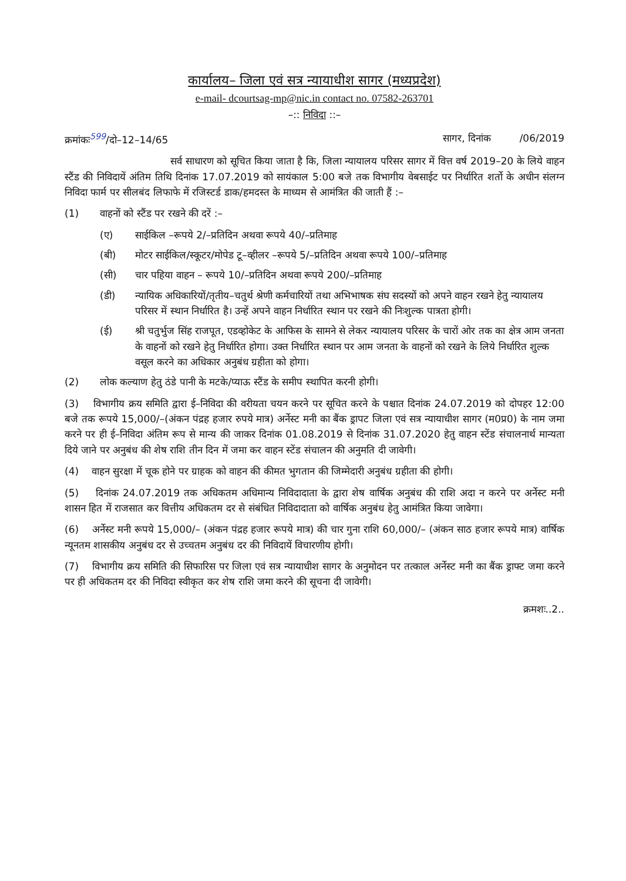कार्यालय– जिला एवं सत्र न्यायाधीश सागर (मध्यप्रदेश)
e-mail- dcourtsag-mp@nic.in contact no. 07582-263701
–:: निविदा ::–
क्रमांकः<sup>599</sup>/दो–12–14/65 सागर, दिनांक /06/2019
सर्व साधारण को सूचित किया जाता है कि, जिला न्यायालय परिसर सागर में वित्त वर्ष 2019–20 के लिये वाहन स्टैंड की निविदायें अंतिम तिथि दिनांक 17.07.2019 को सायंकाल 5:00 बजे तक विभागीय वेबसाईट पर निर्धारित शर्तो के अधीन संलग्न निविदा फार्म पर सीलबंद लिफाफे में रजिस्टर्ड डाक/हमदस्त के माध्यम से आमंत्रित की जाती हैं :–
(1) वाहनों को स्टैंड पर रखने की दरें :–
(ए) साईकिल –रूपये 2/–प्रतिदिन अथवा रूपये 40/–प्रतिमाह
(बी) मोटर साईकिल/स्कूटर/मोपेड टू–व्हीलर –रूपये 5/–प्रतिदिन अथवा रूपये 100/–प्रतिमाह
(सी) चार पहिया वाहन – रूपये 10/–प्रतिदिन अथवा रूपये 200/–प्रतिमाह
(डी) न्यायिक अधिकारियों/तृतीय–चतुर्थ श्रेणी कर्मचारियों तथा अभिभाषक संघ सदस्यों को अपने वाहन रखने हेतु न्यायालय परिसर में स्थान निर्धारित है। उन्हें अपने वाहन निर्धारित स्थान पर रखने की निःशुल्क पात्रता होगी।
(ई) श्री चतुर्भुज सिंह राजपूत, एडव्होकेट के आफिस के सामने से लेकर न्यायालय परिसर के चारों ओर तक का क्षेत्र आम जनता के वाहनों को रखने हेतु निर्धारित होगा। उक्त निर्धारित स्थान पर आम जनता के वाहनों को रखने के लिये निर्धारित शुल्क वसूल करने का अधिकार अनुबंध ग्रहीता को होगा।
(2) लोक कल्याण हेतु ठंडे पानी के मटके/प्याऊ स्टैंड के समीप स्थापित करनी होगी।
(3) विभागीय क्रय समिति द्वारा ई–निविदा की वरीयता चयन करने पर सूचित करने के पश्चात दिनांक 24.07.2019 को दोपहर 12:00 बजे तक रूपये 15,000/–(अंकन पंद्रह हजार रुपये मात्र) अर्नेस्ट मनी का बैंक ड्रापट जिला एवं सत्र न्यायाधीश सागर (म0प्र0) के नाम जमा करने पर ही ई–निविदा अंतिम रूप से मान्य की जाकर दिनांक 01.08.2019 से दिनांक 31.07.2020 हेतु वाहन स्टेंड संचालनार्थ मान्यता दिये जाने पर अनुबंध की शेष राशि तीन दिन में जमा कर वाहन स्टेंड संचालन की अनुमति दी जावेगी।
(4) वाहन सुरक्षा में चूक होने पर ग्राहक को वाहन की कीमत भुगतान की जिम्मेदारी अनुबंध ग्रहीता की होगी।
(5) दिनांक 24.07.2019 तक अधिकतम अधिमान्य निविदादाता के द्वारा शेष वार्षिक अनुबंध की राशि अदा न करने पर अर्नेस्ट मनी शासन हित में राजसात कर वित्तीय अधिकतम दर से संबंधित निविदादाता को वार्षिक अनुबंध हेतु आमंत्रित किया जावेगा।
(6) अर्नेस्ट मनी रूपये 15,000/– (अंकन पंद्रह हजार रूपये मात्र) की चार गुना राशि 60,000/– (अंकन साठ हजार रूपये मात्र) वार्षिक न्यूनतम शासकीय अनुबंध दर से उच्चतम अनुबंध दर की निविदायें विचारणीय होगी।
(7) विभागीय क्रय समिति की सिफारिस पर जिला एवं सत्र न्यायाधीश सागर के अनुमोदन पर तत्काल अर्नेस्ट मनी का बैंक ड्राफ्ट जमा करने पर ही अधिकतम दर की निविदा स्वीकृत कर शेष राशि जमा करने की सूचना दी जावेगी।
क्रमशः..2..